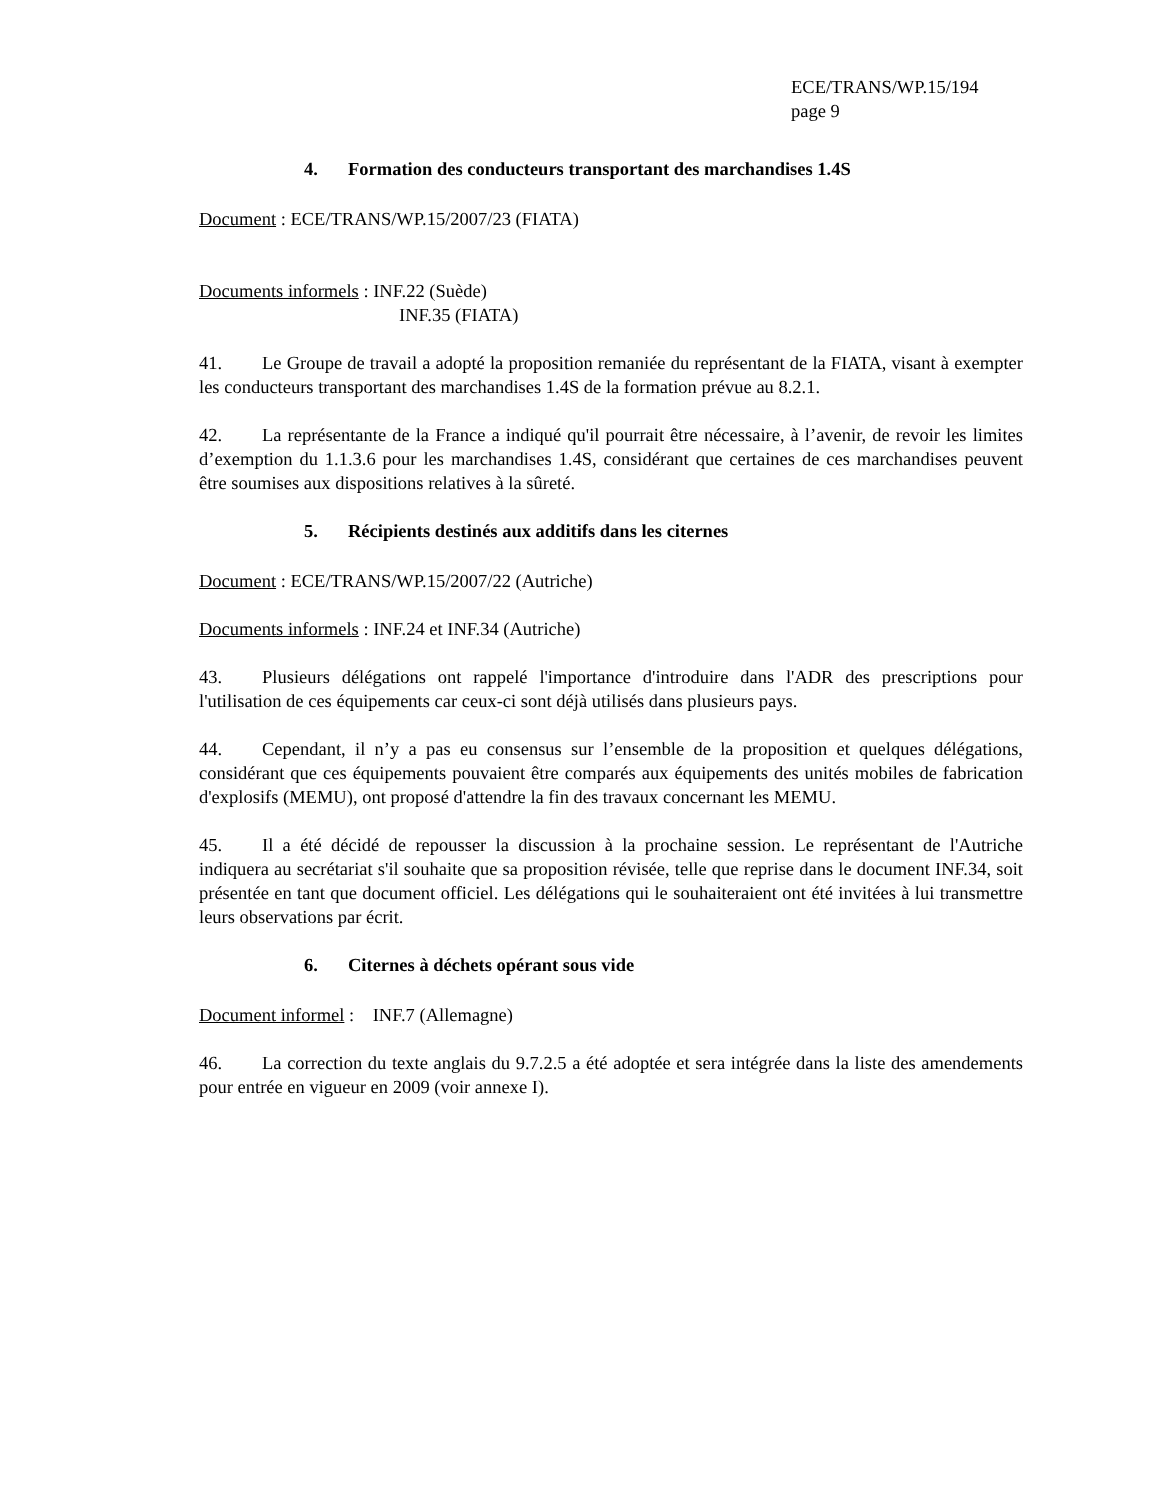ECE/TRANS/WP.15/194
page 9
4. Formation des conducteurs transportant des marchandises 1.4S
Document : ECE/TRANS/WP.15/2007/23 (FIATA)
Documents informels : INF.22 (Suède)
INF.35 (FIATA)
41. Le Groupe de travail a adopté la proposition remaniée du représentant de la FIATA, visant à exempter les conducteurs transportant des marchandises 1.4S de la formation prévue au 8.2.1.
42. La représentante de la France a indiqué qu'il pourrait être nécessaire, à l’avenir, de revoir les limites d’exemption du 1.1.3.6 pour les marchandises 1.4S, considérant que certaines de ces marchandises peuvent être soumises aux dispositions relatives à la sûreté.
5. Récipients destinés aux additifs dans les citernes
Document : ECE/TRANS/WP.15/2007/22 (Autriche)
Documents informels : INF.24 et INF.34 (Autriche)
43. Plusieurs délégations ont rappelé l'importance d'introduire dans l'ADR des prescriptions pour l'utilisation de ces équipements car ceux-ci sont déjà utilisés dans plusieurs pays.
44. Cependant, il n’y a pas eu consensus sur l’ensemble de la proposition et quelques délégations, considérant que ces équipements pouvaient être comparés aux équipements des unités mobiles de fabrication d'explosifs (MEMU), ont proposé d'attendre la fin des travaux concernant les MEMU.
45. Il a été décidé de repousser la discussion à la prochaine session. Le représentant de l'Autriche indiquera au secrétariat s'il souhaite que sa proposition révisée, telle que reprise dans le document INF.34, soit présentée en tant que document officiel. Les délégations qui le souhaiteraient ont été invitées à lui transmettre leurs observations par écrit.
6. Citernes à déchets opérant sous vide
Document informel : INF.7 (Allemagne)
46. La correction du texte anglais du 9.7.2.5 a été adoptée et sera intégrée dans la liste des amendements pour entrée en vigueur en 2009 (voir annexe I).